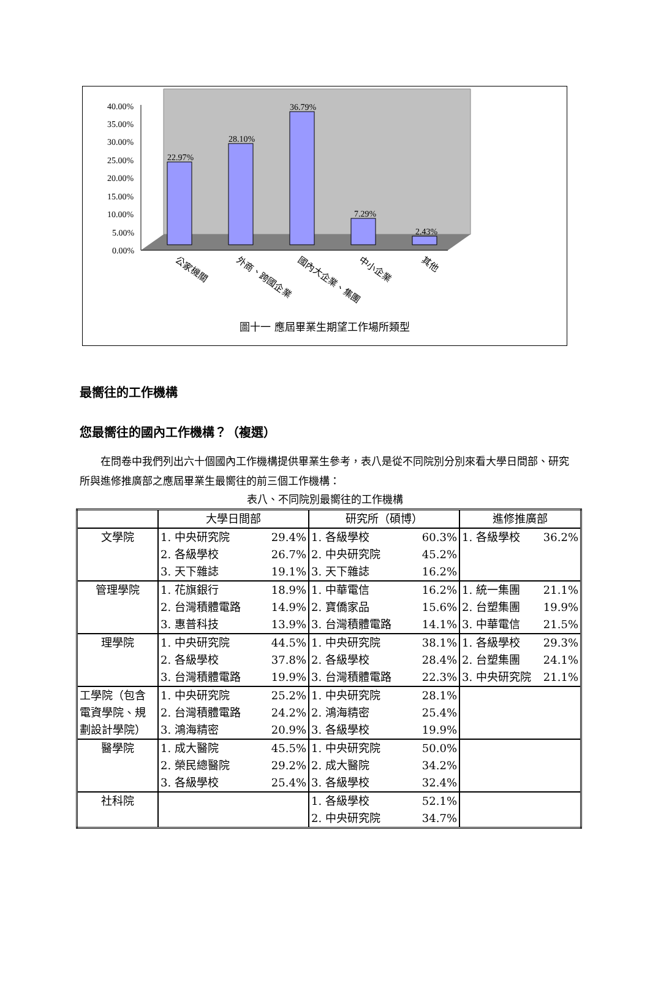40.00%
35.00%
30.00%
25.00%
20.00%
15.00%
10.00%
5.00%
0.00%
22.97%
28.10%
36.79%
7.29%
2.43%
公家機關
外商、跨國企業
國內大企業、集團
中小企業
其他
圖十一 應屆畢業生期望工作場所類型
最嚮往的工作機構
您最嚮往的國內工作機構？（複選）
在問卷中我們列出六十個國內工作機構提供畢業生參考，表八是從不同院別分別來看大學日間部、研究所與進修推廣部之應屆畢業生最嚮往的前三個工作機構：
表八、不同院別最嚮往的工作機構
| | 大學日間部 | 研究所（碩博） | 進修推廣部 |
| --- | --- | --- | --- |
| 文學院 | 1. 中央研究院 29.4% 2. 各級學校 26.7% 3. 天下雜誌 19.1% | 1. 各級學校 60.3% 2. 中央研究院 45.2% 3. 天下雜誌 16.2% | 1. 各級學校 36.2% |
| 管理學院 | 1. 花旗銀行 18.9% 2. 台灣積體電路 14.9% 3. 惠普科技 13.9% | 1. 中華電信 16.2% 2. 寶僑家品 15.6% 3. 台灣積體電路 14.1% | 1. 統一集團 21.1% 2. 台塑集團 19.9% 3. 中華電信 21.5% |
| 理學院 | 1. 中央研究院 44.5% 2. 各級學校 37.8% 3. 台灣積體電路 19.9% | 1. 中央研究院 38.1% 2. 各級學校 28.4% 3. 台灣積體電路 22.3% | 1. 各級學校 29.3% 2. 台塑集團 24.1% 3. 中央研究院 21.1% |
| 工學院（包含電資學院、規劃設計學院） | 1. 中央研究院 25.2% 2. 台灣積體電路 24.2% 3. 鴻海精密 20.9% | 1. 中央研究院 28.1% 2. 鴻海精密 25.4% 3. 各級學校 19.9% | |
| 醫學院 | 1. 成大醫院 45.5% 2. 榮民總醫院 29.2% 3. 各級學校 25.4% | 1. 中央研究院 50.0% 2. 成大醫院 34.2% 3. 各級學校 32.4% | |
| 社科院 | | 1. 各級學校 52.1% 2. 中央研究院 34.7% | |